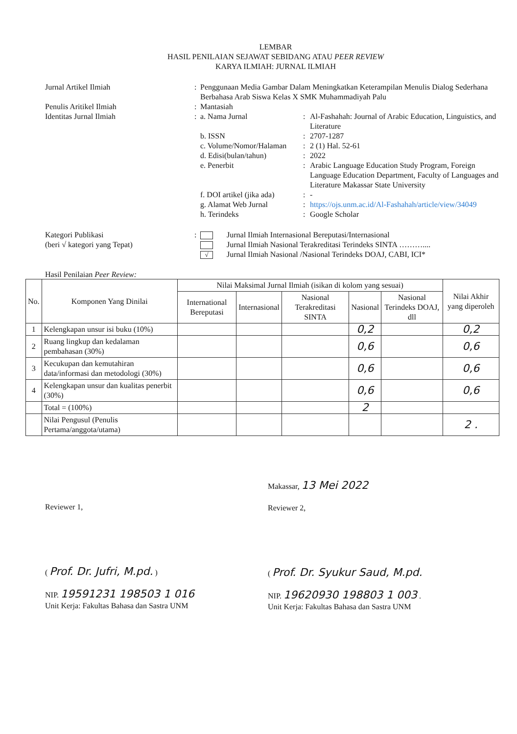LEMBAR
HASIL PENILAIAN SEJAWAT SEBIDANG ATAU PEER REVIEW
KARYA ILMIAH: JURNAL ILMIAH
| Jurnal Artikel Ilmiah | : | Penggunaan Media Gambar Dalam Meningkatkan Keterampilan Menulis Dialog Sederhana Berbahasa Arab Siswa Kelas X SMK Muhammadiyah Palu |
| Penulis Aritikel Ilmiah | : | Mantasiah |
| Identitas Jurnal Ilmiah | : | / a. Nama Jurnal / : / Al-Fashahah: Journal of Arabic Education, Linguistics, and Literature / / b. ISSN / : / 2707-1287 / / c. Volume/Nomor/Halaman / : / 2 (1) Hal. 52-61 / / d. Edisi(bulan/tahun) / : / 2022 / / e. Penerbit / : / Arabic Language Education Study Program, Foreign Language Education Department, Faculty of Languages and Literature Makassar State University / / f. DOI artikel (jika ada) / : / - / / g. Alamat Web Jurnal / : / https://ojs.unm.ac.id/Al-Fashahah/article/view/34049 / / h. Terindeks / : / Google Scholar / |
| Kategori Publikasi (beri √ kategori yang Tepat) | : | Jurnal Ilmiah Internasional Bereputasi/Internasional Jurnal Ilmiah Nasional Terakreditasi Terindeks SINTA ……….... √ Jurnal Ilmiah Nasional /Nasional Terindeks DOAJ, CABI, ICI* |
Hasil Penilaian Peer Review:
| No. | Komponen Yang Dinilai | Nilai Maksimal Jurnal Ilmiah (isikan di kolom yang sesuai) | | | | | Nilai Akhir yang diperoleh |
| --- | --- | --- | --- | --- | --- | --- | --- |
| | | International Bereputasi | Internasional | Nasional Terakreditasi SINTA | Nasional | Nasional Terindeks DOAJ, dll | |
| 1 | Kelengkapan unsur isi buku (10%) | | | | 0,2 | | 0,2 |
| 2 | Ruang lingkup dan kedalaman pembahasan (30%) | | | | 0,6 | | 0,6 |
| 3 | Kecukupan dan kemutahiran data/informasi dan metodologi (30%) | | | | 0,6 | | 0,6 |
| 4 | Kelengkapan unsur dan kualitas penerbit (30%) | | | | 0,6 | | 0,6 |
| | Total = (100%) | | | | 2 | | |
| | Nilai Pengusul (Penulis Pertama/anggota/utama) | | | | | | 2 . |
Reviewer 1,
( Prof. Dr. Jufri, M.pd. )
NIP. 19591231 198503 1 016
Unit Kerja: Fakultas Bahasa dan Sastra UNM
Makassar, 13 Mei 2022
Reviewer 2,
( Prof. Dr. Syukur Saud, M.pd.
NIP. 19620930 198803 1 003 .
Unit Kerja: Fakultas Bahasa dan Sastra UNM